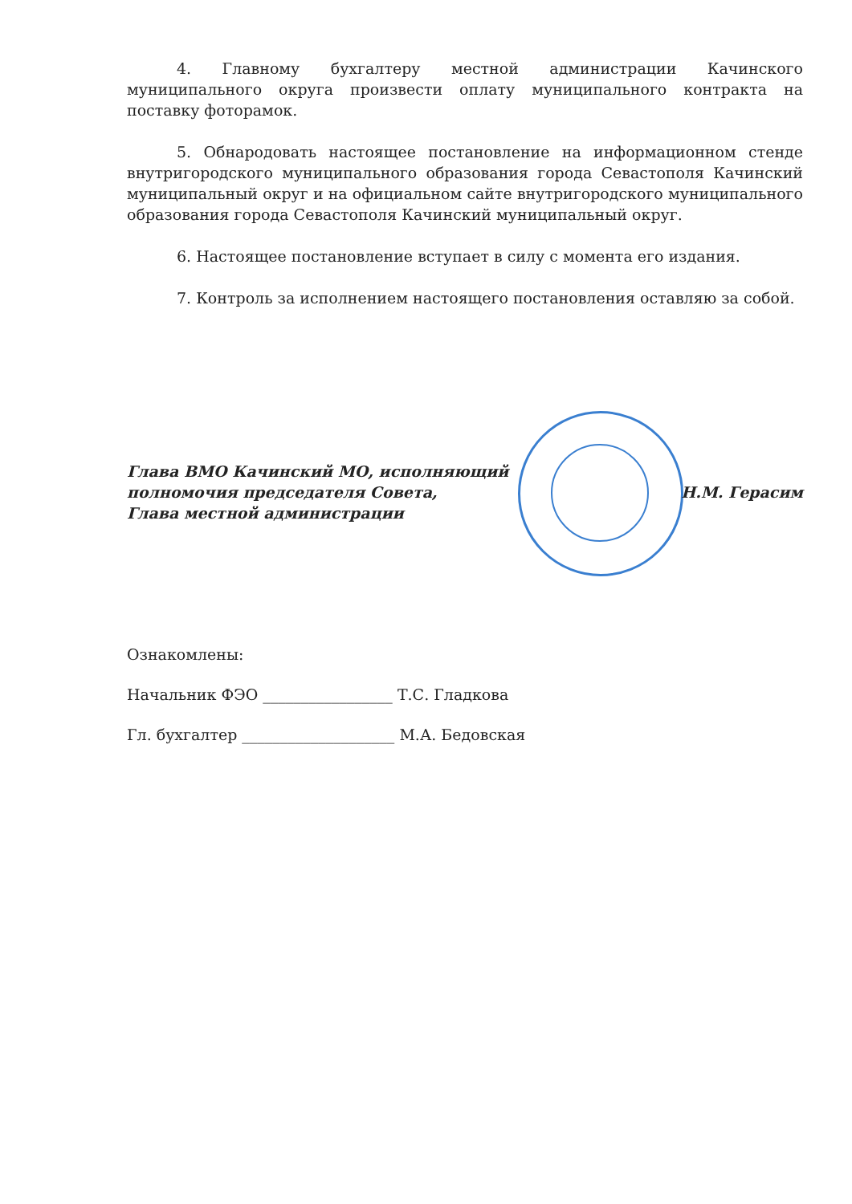4. Главному бухгалтеру местной администрации Качинского муниципального округа произвести оплату муниципального контракта на поставку фоторамок.
5. Обнародовать настоящее постановление на информационном стенде внутригородского муниципального образования города Севастополя Качинский муниципальный округ и на официальном сайте внутригородского муниципального образования города Севастополя Качинский муниципальный округ.
6. Настоящее постановление вступает в силу с момента его издания.
7. Контроль за исполнением настоящего постановления оставляю за собой.
Глава ВМО Качинский МО, исполняющий
полномочия председателя Совета,
Глава местной администрации
Н.М. Герасим
Ознакомлены:
Начальник ФЭО _________________ Т.С. Гладкова
Гл. бухгалтер ____________________ М.А. Бедовская